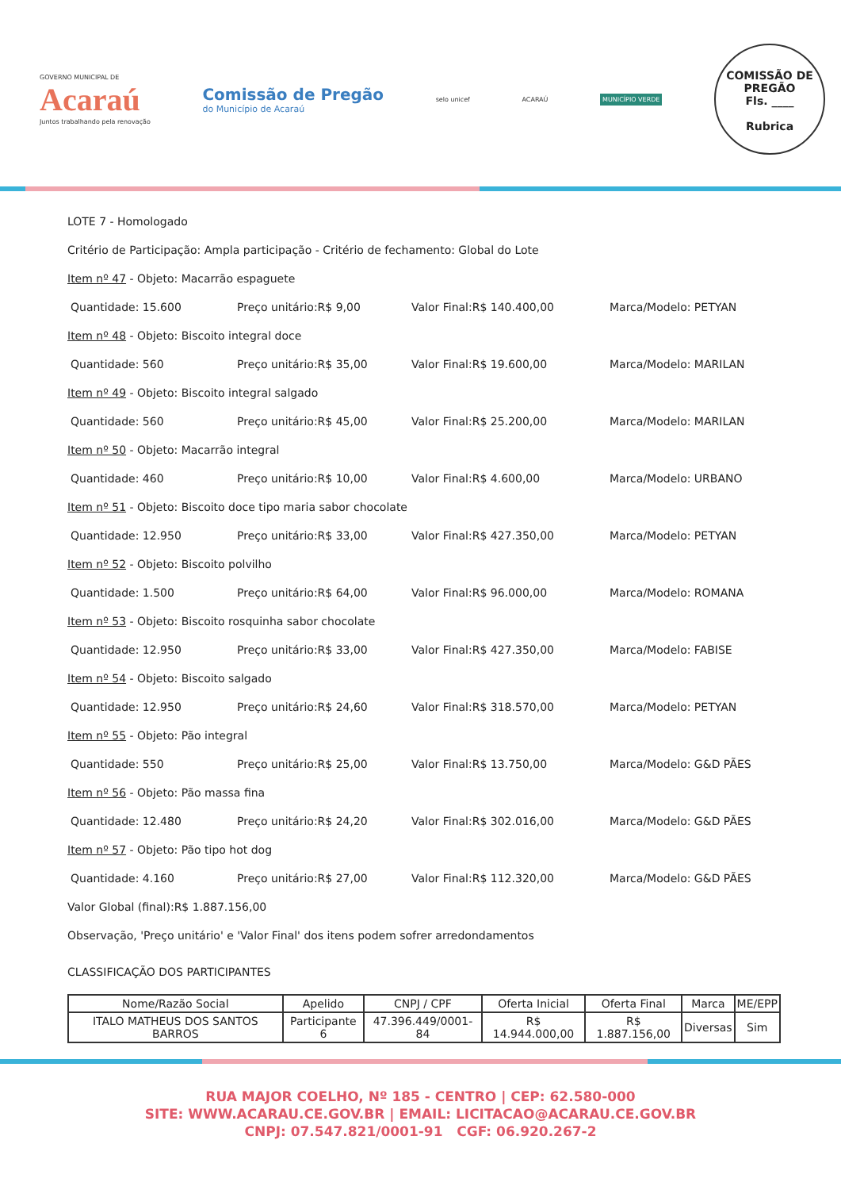GOVERNO MUNICIPAL DE
Acaraú
Juntos trabalhando pela renovação
Comissão de Pregão
do Município de Acaraú
selo unicef ACARAÚ
MUNICÍPIO VERDE
COMISSÃO DE PREGÃO
Fls. ____
Rubrica
LOTE 7 - Homologado
Critério de Participação: Ampla participação - Critério de fechamento: Global do Lote
Item nº 47 - Objeto: Macarrão espaguete
Quantidade: 15.600 Preço unitário:R$ 9,00 Valor Final:R$ 140.400,00 Marca/Modelo: PETYAN
Item nº 48 - Objeto: Biscoito integral doce
Quantidade: 560 Preço unitário:R$ 35,00 Valor Final:R$ 19.600,00 Marca/Modelo: MARILAN
Item nº 49 - Objeto: Biscoito integral salgado
Quantidade: 560 Preço unitário:R$ 45,00 Valor Final:R$ 25.200,00 Marca/Modelo: MARILAN
Item nº 50 - Objeto: Macarrão integral
Quantidade: 460 Preço unitário:R$ 10,00 Valor Final:R$ 4.600,00 Marca/Modelo: URBANO
Item nº 51 - Objeto: Biscoito doce tipo maria sabor chocolate
Quantidade: 12.950 Preço unitário:R$ 33,00 Valor Final:R$ 427.350,00 Marca/Modelo: PETYAN
Item nº 52 - Objeto: Biscoito polvilho
Quantidade: 1.500 Preço unitário:R$ 64,00 Valor Final:R$ 96.000,00 Marca/Modelo: ROMANA
Item nº 53 - Objeto: Biscoito rosquinha sabor chocolate
Quantidade: 12.950 Preço unitário:R$ 33,00 Valor Final:R$ 427.350,00 Marca/Modelo: FABISE
Item nº 54 - Objeto: Biscoito salgado
Quantidade: 12.950 Preço unitário:R$ 24,60 Valor Final:R$ 318.570,00 Marca/Modelo: PETYAN
Item nº 55 - Objeto: Pão integral
Quantidade: 550 Preço unitário:R$ 25,00 Valor Final:R$ 13.750,00 Marca/Modelo: G&D PÃES
Item nº 56 - Objeto: Pão massa fina
Quantidade: 12.480 Preço unitário:R$ 24,20 Valor Final:R$ 302.016,00 Marca/Modelo: G&D PÃES
Item nº 57 - Objeto: Pão tipo hot dog
Quantidade: 4.160 Preço unitário:R$ 27,00 Valor Final:R$ 112.320,00 Marca/Modelo: G&D PÃES
Valor Global (final):R$ 1.887.156,00
Observação, 'Preço unitário' e 'Valor Final' dos itens podem sofrer arredondamentos
CLASSIFICAÇÃO DOS PARTICIPANTES
| Nome/Razão Social | Apelido | CNPJ / CPF | Oferta Inicial | Oferta Final | Marca | ME/EPP |
| --- | --- | --- | --- | --- | --- | --- |
| ITALO MATHEUS DOS SANTOS BARROS | Participante 6 | 47.396.449/0001-84 | R$ 14.944.000,00 | R$ 1.887.156,00 | Diversas | Sim |
RUA MAJOR COELHO, Nº 185 - CENTRO | CEP: 62.580-000
SITE: WWW.ACARAU.CE.GOV.BR | EMAIL: LICITACAO@ACARAU.CE.GOV.BR
CNPJ: 07.547.821/0001-91 CGF: 06.920.267-2